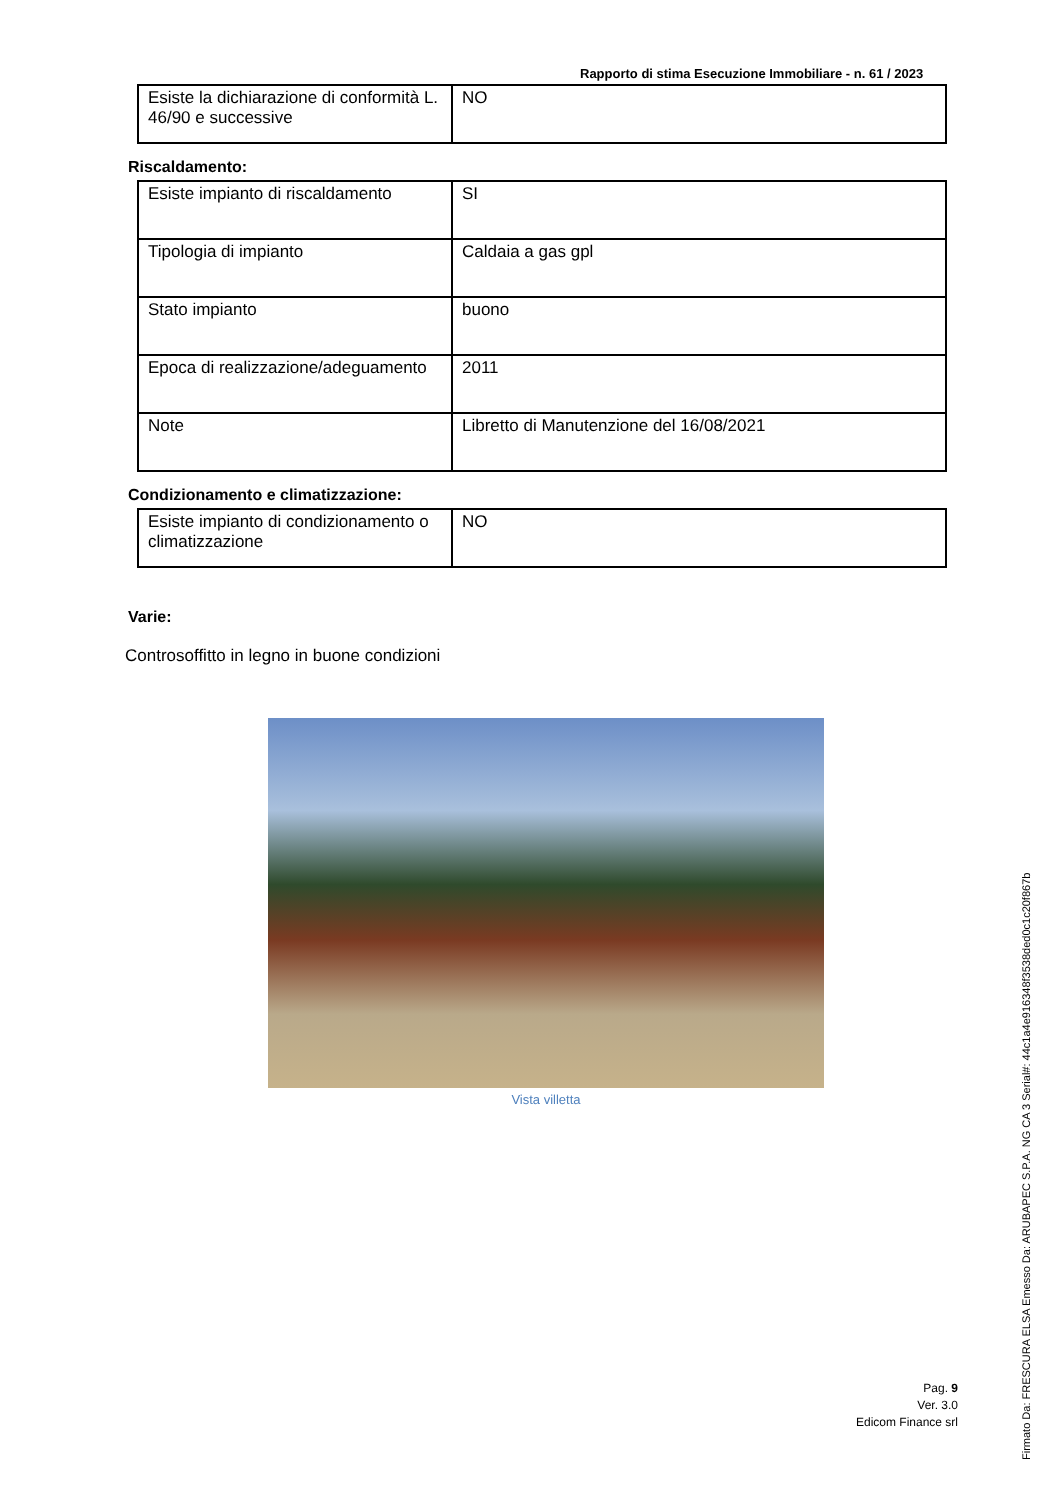Rapporto di stima Esecuzione Immobiliare - n. 61 / 2023
| Esiste la dichiarazione di conformità L. 46/90 e successive | NO |
Riscaldamento:
| Esiste impianto di riscaldamento | SI |
| Tipologia di impianto | Caldaia a gas gpl |
| Stato impianto | buono |
| Epoca di realizzazione/adeguamento | 2011 |
| Note | Libretto di Manutenzione del 16/08/2021 |
Condizionamento e climatizzazione:
| Esiste impianto di condizionamento o climatizzazione | NO |
Varie:
Controsoffitto in legno in buone condizioni
Vista villetta
Pag. 9
Ver. 3.0
Edicom Finance srl
Firmato Da: FRESCURA ELSA Emesso Da: ARUBAPEC S.P.A. NG CA 3 Serial#: 44c1a4e916348f3538ded0c1c20f867b